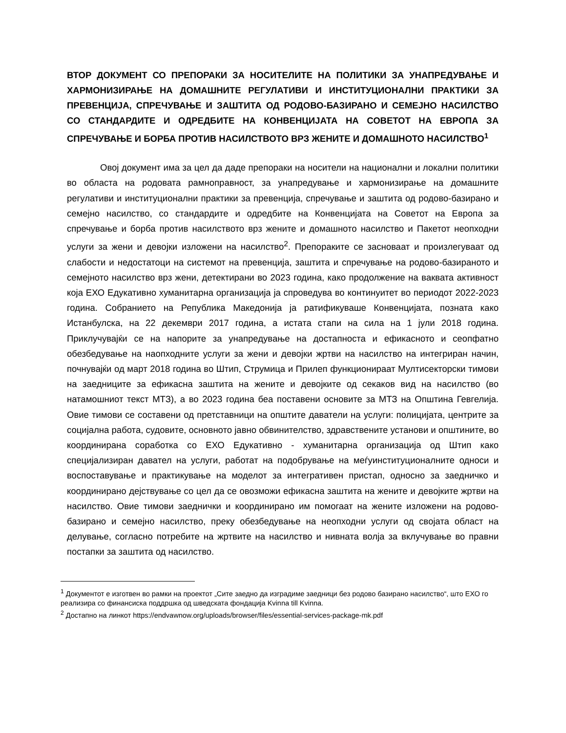ВТОР ДОКУМЕНТ СО ПРЕПОРАКИ ЗА НОСИТЕЛИТЕ НА ПОЛИТИКИ ЗА УНАПРЕДУВАЊЕ И ХАРМОНИЗИРАЊЕ НА ДОМАШНИТЕ РЕГУЛАТИВИ И ИНСТИТУЦИОНАЛНИ ПРАКТИКИ ЗА ПРЕВЕНЦИЈА, СПРЕЧУВАЊЕ И ЗАШТИТА ОД РОДОВО-БАЗИРАНО И СЕМЕЈНО НАСИЛСТВО СО СТАНДАРДИТЕ И ОДРЕДБИТЕ НА КОНВЕНЦИЈАТА НА СОВЕТОТ НА ЕВРОПА ЗА СПРЕЧУВАЊЕ И БОРБА ПРОТИВ НАСИЛСТВОТО ВРЗ ЖЕНИТЕ И ДОМАШНОТО НАСИЛСТВО<sup>1</sup>
Овој документ има за цел да даде препораки на носители на национални и локални политики во областа на родовата рамноправност, за унапредување и хармонизирање на домашните регулативи и институционални практики за превенција, спречување и заштита од родово-базирано и семејно насилство, со стандардите и одредбите на Конвенцијата на Советот на Европа за спречување и борба против насилството врз жените и домашното насилство и Пакетот неопходни услуги за жени и девојки изложени на насилство<sup>2</sup>. Препораките се засноваат и произлегуваат од слабости и недостатоци на системот на превенција, заштита и спречување на родово-базираното и семејното насилство врз жени, детектирани во 2023 година, како продолжение на ваквата активност која ЕХО Едукативно хуманитарна организација ја спроведува во континуитет во периодот 2022-2023 година. Собранието на Република Македонија ја ратификуваше Конвенцијата, позната како Истанбулска, на 22 декември 2017 година, а истата стапи на сила на 1 јули 2018 година. Приклучувајќи се на напорите за унапредување на достапноста и ефикасното и сеопфатно обезбедување на наопходните услуги за жени и девојки жртви на насилство на интегриран начин, почнувајќи од март 2018 година во Штип, Струмица и Прилеп функционираат Мултисекторски тимови на заедниците за ефикасна заштита на жените и девојките од секаков вид на насилство (во натамошниот текст МТЗ), а во 2023 година беа поставени основите за МТЗ на Општина Гевгелија. Овие тимови се составени од претставници на општите даватели на услуги: полицијата, центрите за социјална работа, судовите, основното јавно обвинителство, здравствените установи и општините, во координирана соработка со ЕХО Едукативно - хуманитарна организација од Штип како специјализиран давател на услуги, работат на подобрување на меѓуинституционалните односи и воспоставување и практикување на моделот за интегративен пристап, односно за заедничко и координирано дејствување со цел да се овозможи ефикасна заштита на жените и девојките жртви на насилство. Овие тимови заеднички и координирано им помогаат на жените изложени на родово-базирано и семејно насилство, преку обезбедување на неопходни услуги од својата област на делување, согласно потребите на жртвите на насилство и нивната волја за вклучување во правни постапки за заштита од насилство.
<sup>1</sup> Документот е изготвен во рамки на проектот „Сите заедно да изградиме заедници без родово базирано насилство“, што ЕХО го реализира со финансиска поддршка од шведската фондација Kvinna till Kvinna.
<sup>2</sup> Достапно на линкот https://endvawnow.org/uploads/browser/files/essential-services-package-mk.pdf